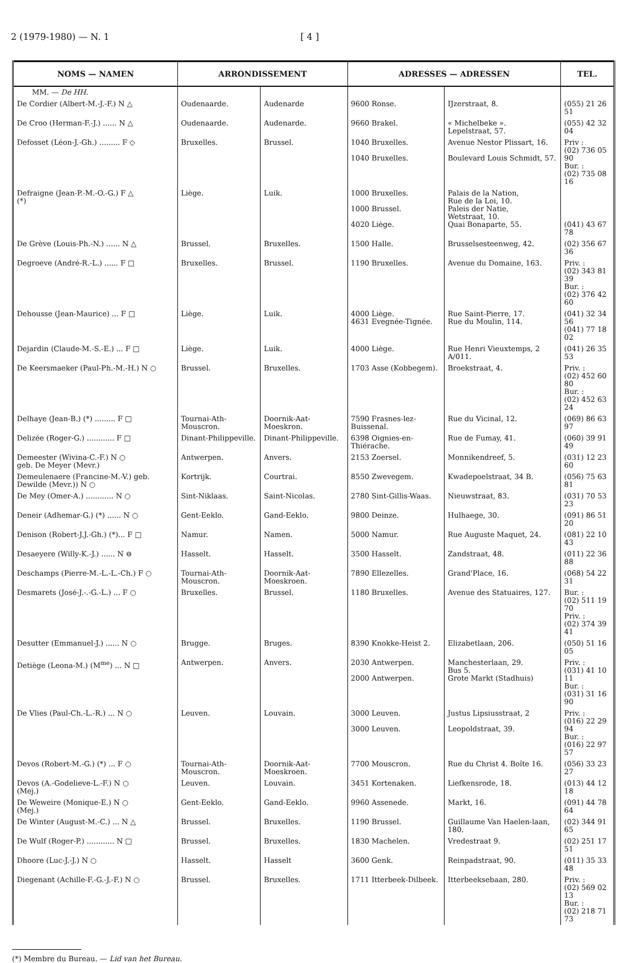2 (1979-1980) — N. 1 [ 4 ]
| NOMS — NAMEN | ARRONDISSEMENT | | ADRESSES — ADRESSEN | | TEL. |
| --- | --- | --- | --- | --- | --- |
| MM. — De HH. | | | | | |
| De Cordier (Albert-M.-J.-F.) N △ | Oudenaarde. | Audenarde | 9600 Ronse. | IJzerstraat, 8. | (055) 21 26 51 |
| De Croo (Herman-F.-J.) ...... N △ | Oudenaarde. | Audenarde. | 9660 Brakel. | « Michelbeke ». Lepelstraat, 57. | (055) 42 32 04 |
| Defosset (Léon-J.-Gh.) ......... F ◇ | Bruxelles. | Brussel. | 1040 Bruxelles. 1040 Bruxelles. | Avenue Nestor Plissart, 16. Boulevard Louis Schmidt, 57. | Priv : (02) 736 05 90 Bur. : (02) 735 08 16 |
| Defraigne (Jean-P.-M.-O.-G.) F △ (*) | Liège. | Luik. | 1000 Bruxelles. 1000 Brussel. 4020 Liège. | Palais de la Nation, Rue de la Loi, 10. Paleis der Natie, Wetstraat, 10. Quai Bonaparte, 55. | (041) 43 67 78 |
| De Grève (Louis-Ph.-N.) ...... N △ | Brussel. | Bruxelles. | 1500 Halle. | Brusselsesteenweg, 42. | (02) 356 67 36 |
| Degroeve (André-R.-L.) ...... F □ | Bruxelles. | Brussel. | 1190 Bruxelles. | Avenue du Domaine, 163. | Priv. : (02) 343 81 39 Bur. : (02) 376 42 60 |
| Dehousse (Jean-Maurice) ... F □ | Liège. | Luik. | 4000 Liège. 4631 Evegnée-Tignée. | Rue Saint-Pierre, 17. Rue du Moulin, 114. | (041) 32 34 56 (041) 77 18 02 |
| Dejardin (Claude-M.-S.-E.) ... F □ | Liège. | Luik. | 4000 Liège. | Rue Henri Vieuxtemps, 2 A/011. | (041) 26 35 53 |
| De Keersmaeker (Paul-Ph.-M.-H.) N ○ | Brussel. | Bruxelles. | 1703 Asse (Kobbegem). | Broekstraat, 4. | Priv. : (02) 452 60 80 Bur. : (02) 452 63 24 |
| Delhaye (Jean-B.) (*) ......... F □ | Tournai-Ath-Mouscron. | Doornik-Aat-Moeskron. | 7590 Frasnes-lez-Buissenal. | Rue du Vicinal, 12. | (069) 86 63 97 |
| Delizée (Roger-G.) ............ F □ | Dinant-Philippeville. | Dinant-Philippeville. | 6398 Oignies-en-Thiérache. | Rue de Fumay, 41. | (060) 39 91 49 |
| Demeester (Wivina-C.-F.) N ○ geb. De Meyer (Mevr.) | Antwerpen. | Anvers. | 2153 Zoersel. | Monnikendreef, 5. | (031) 12 23 60 |
| Demeulenaere (Francine-M.-V.) geb. Dewilde (Mevr.)) N ○ | Kortrijk. | Courtrai. | 8550 Zwevegem. | Kwadepoelstraat, 34 B. | (056) 75 63 81 |
| De Mey (Omer-A.) ............ N ○ | Sint-Niklaas. | Saint-Nicolas. | 2780 Sint-Gillis-Waas. | Nieuwstraat, 83. | (031) 70 53 23 |
| Deneir (Adhemar-G.) (*) ...... N ○ | Gent-Eeklo. | Gand-Eeklo. | 9800 Deinze. | Hulhaege, 30. | (091) 86 51 20 |
| Denison (Robert-J.J.-Gh.) (*)... F □ | Namur. | Namen. | 5000 Namur. | Rue Auguste Maquet, 24. | (081) 22 10 43 |
| Desaeyere (Willy-K.-J.) ...... N ⊖ | Hasselt. | Hasselt. | 3500 Hasselt. | Zandstraat, 48. | (011) 22 36 88 |
| Deschamps (Pierre-M.-L.-L.-Ch.) F ○ | Tournai-Ath-Mouscron. | Doornik-Aat-Moeskroen. | 7890 Ellezelles. | Grand'Place, 16. | (068) 54 22 31 |
| Desmarets (José-J.-.-G.-L.) ... F ○ | Bruxelles. | Brussel. | 1180 Bruxelles. | Avenue des Statuaires, 127. | Bur. : (02) 511 19 70 Priv. : (02) 374 39 41 |
| Desutter (Emmanuel-J.) ...... N ○ | Brugge. | Bruges. | 8390 Knokke-Heist 2. | Elizabetlaan, 206. | (050) 51 16 05 |
| Detiège (Leona-M.) (M<sup>me</sup>) ... N □ | Antwerpen. | Anvers. | 2030 Antwerpen. 2000 Antwerpen. | Manchesterlaan, 29. Bus 5. Grote Markt (Stadhuis) | Priv. : (031) 41 10 11 Bur. : (031) 31 16 90 |
| De Vlies (Paul-Ch.-L.-R.) ... N ○ | Leuven. | Louvain. | 3000 Leuven. 3000 Leuven. | Justus Lipsiusstraat, 2 Leopoldstraat, 39. | Priv. : (016) 22 29 94 Bur. : (016) 22 97 57 |
| Devos (Robert-M.-G.) (*) ... F ○ | Tournai-Ath-Mouscron. | Doornik-Aat-Moeskroen. | 7700 Mouscron. | Rue du Christ 4. Boîte 16. | (056) 33 23 27 |
| Devos (A.-Godelieve-L.-F.) N ○ (Mej.) | Leuven. | Louvain. | 3451 Kortenaken. | Liefkensrode, 18. | (013) 44 12 18 |
| De Weweire (Monique-E.) N ○ (Mej.) | Gent-Eeklo. | Gand-Eeklo. | 9960 Assenede. | Markt, 16. | (091) 44 78 64 |
| De Winter (August-M.-C.) ... N △ | Brussel. | Bruxelles. | 1190 Brussel. | Guillaume Van Haelen-laan, 180. | (02) 344 91 65 |
| De Wulf (Roger-P.) ............ N □ | Brussel. | Bruxelles. | 1830 Machelen. | Vredestraat 9. | (02) 251 17 51 |
| Dhoore (Luc-J.-J.) N ○ | Hasselt. | Hasselt | 3600 Genk. | Reinpadstraat, 90. | (011) 35 33 48 |
| Diegenant (Achille-F.-G.-J.-F.) N ○ | Brussel. | Bruxelles. | 1711 Itterbeek-Dilbeek. | Itterbeeksebaan, 280. | Priv. : (02) 569 02 13 Bur. : (02) 218 71 73 |
(*) Membre du Bureau. — Lid van het Bureau.